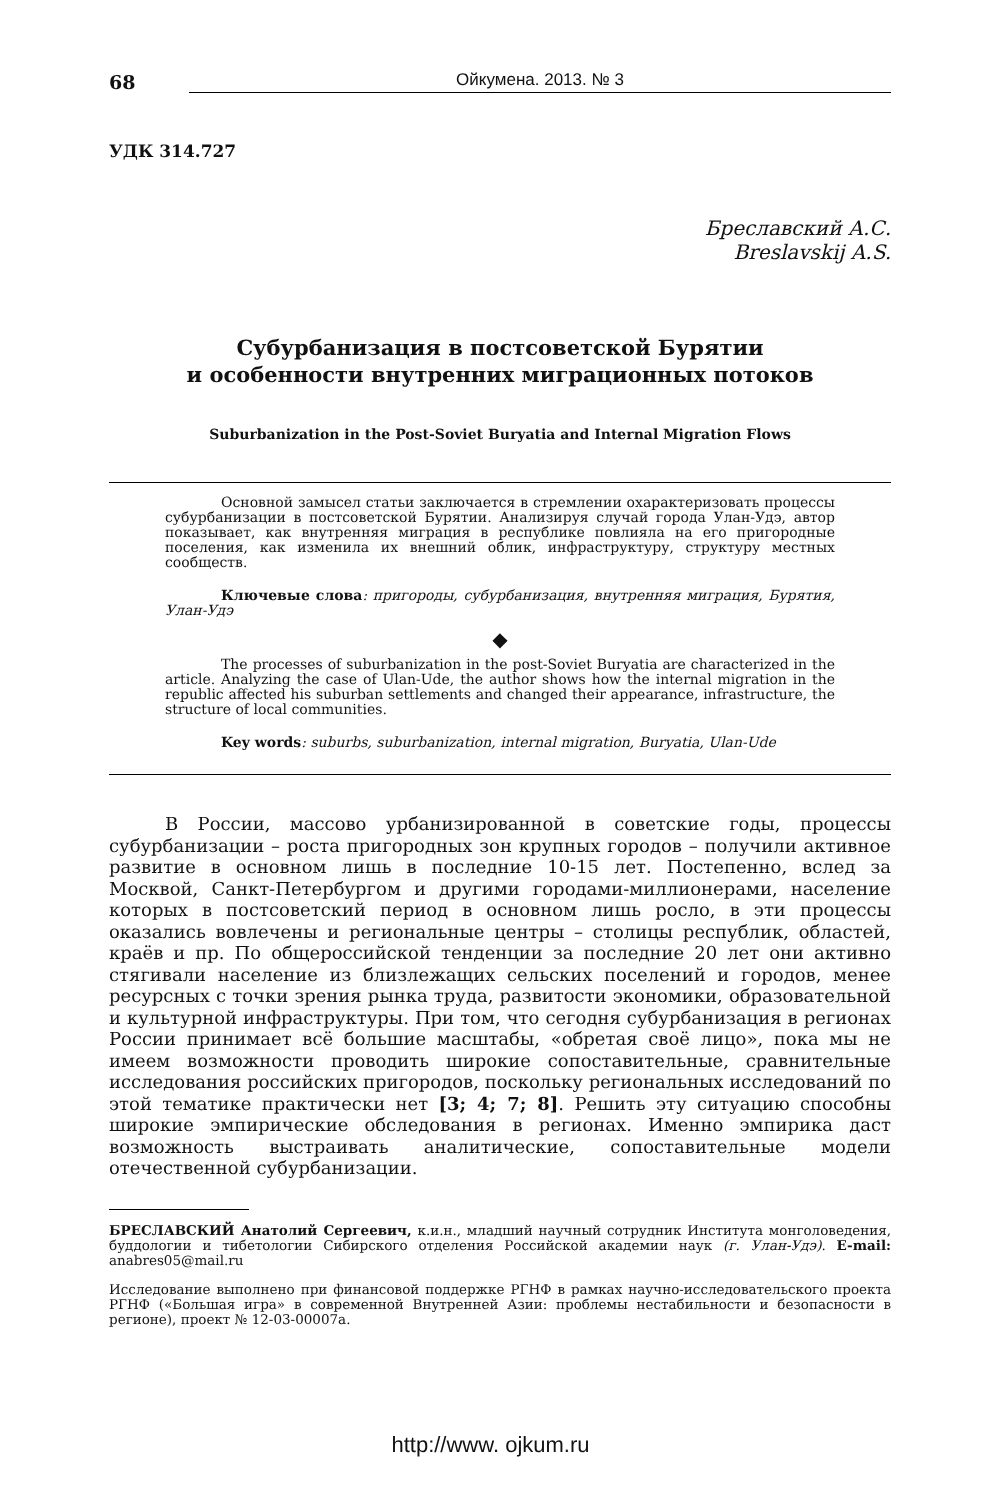68
Ойкумена. 2013. № 3
УДК 314.727
Бреславский А.С.
Breslavskij A.S.
Субурбанизация в постсоветской Бурятии
и особенности внутренних миграционных потоков
Suburbanization in the Post-Soviet Buryatia and Internal Migration Flows
Основной замысел статьи заключается в стремлении охарактеризовать процессы субурбанизации в постсоветской Бурятии. Анализируя случай города Улан-Удэ, автор показывает, как внутренняя миграция в республике повлияла на его пригородные поселения, как изменила их внешний облик, инфраструктуру, структуру местных сообществ.
Ключевые слова: пригороды, субурбанизация, внутренняя миграция, Бурятия, Улан-Удэ
◆
The processes of suburbanization in the post-Soviet Buryatia are characterized in the article. Analyzing the case of Ulan-Ude, the author shows how the internal migration in the republic affected his suburban settlements and changed their appearance, infrastructure, the structure of local communities.
Key words: suburbs, suburbanization, internal migration, Buryatia, Ulan-Ude
В России, массово урбанизированной в советские годы, процессы субурбанизации – роста пригородных зон крупных городов – получили активное развитие в основном лишь в последние 10-15 лет. Постепенно, вслед за Москвой, Санкт-Петербургом и другими городами-миллионерами, население которых в постсоветский период в основном лишь росло, в эти процессы оказались вовлечены и региональные центры – столицы республик, областей, краёв и пр. По общероссийской тенденции за последние 20 лет они активно стягивали население из близлежащих сельских поселений и городов, менее ресурсных с точки зрения рынка труда, развитости экономики, образовательной и культурной инфраструктуры. При том, что сегодня субурбанизация в регионах России принимает всё большие масштабы, «обретая своё лицо», пока мы не имеем возможности проводить широкие сопоставительные, сравнительные исследования российских пригородов, поскольку региональных исследований по этой тематике практически нет [3; 4; 7; 8]. Решить эту ситуацию способны широкие эмпирические обследования в регионах. Именно эмпирика даст возможность выстраивать аналитические, сопоставительные модели отечественной субурбанизации.
БРЕСЛАВСКИЙ Анатолий Сергеевич, к.и.н., младший научный сотрудник Института монголоведения, буддологии и тибетологии Сибирского отделения Российской академии наук (г. Улан-Удэ). E-mail: anabres05@mail.ru
Исследование выполнено при финансовой поддержке РГНФ в рамках научно-исследовательского проекта РГНФ («Большая игра» в современной Внутренней Азии: проблемы нестабильности и безопасности в регионе), проект № 12-03-00007а.
http://www. ojkum.ru